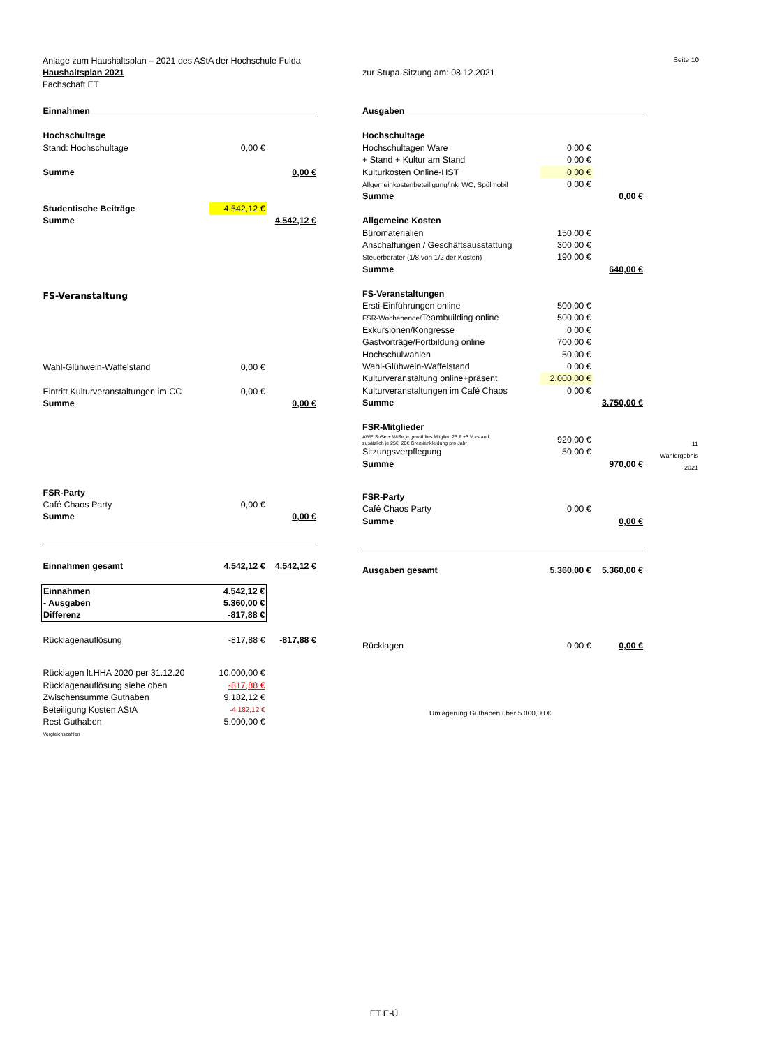Seite 10 Anlage zum Haushaltsplan – 2021 des AStA der Hochschule Fulda
Haushaltsplan 2021 zur Stupa-Sitzung am: 08.12.2021
Fachschaft ET
| Einnahmen | | |
| Hochschultage | | |
| Stand: Hochschultage | 0,00 € | |
| Summe | | 0,00 € |
| Studentische Beiträge | 4.542,12 € | |
| Summe | | 4.542,12 € |
| FS-Veranstaltung | | |
| Wahl-Glühwein-Waffelstand | 0,00 € | |
| Eintritt Kulturveranstaltungen im CC | 0,00 € | |
| Summe | | 0,00 € |
| FSR-Party | | |
| Café Chaos Party | 0,00 € | |
| Summe | | 0,00 € |
| Einnahmen gesamt | 4.542,12 € | 4.542,12 € |
| Einnahmen | 4.542,12 € | |
| - Ausgaben | 5.360,00 € | |
| Differenz | -817,88 € | |
| Rücklagenauflösung | -817,88 € | -817,88 € |
| Rücklagen lt.HHA 2020 per 31.12.20 | 10.000,00 € | |
| Rücklagenauflösung siehe oben | -817,88 € | |
| Zwischensumme Guthaben | 9.182,12 € | |
| Beteiligung Kosten AStA | -4.182,12 € | |
| Rest Guthaben | 5.000,00 € | |
| Vergleichszahlen | | |
| Ausgaben | | |
| Hochschultage | | |
| Hochschultagen Ware | 0,00 € | |
| + Stand + Kultur am Stand | 0,00 € | |
| Kulturkosten Online-HST | 0,00 € | |
| Allgemeinkostenbeteiligung/inkl WC, Spülmobil | 0,00 € | |
| Summe | | 0,00 € |
| Allgemeine Kosten | | |
| Büromaterialien | 150,00 € | |
| Anschaffungen / Geschäftsausstattung | 300,00 € | |
| Steuerberater (1/8 von 1/2 der Kosten) | 190,00 € | |
| Summe | | 640,00 € |
| FS-Veranstaltungen | | |
| Ersti-Einführungen online | 500,00 € | |
| FSR-Wochenende/ Teambuilding online | 500,00 € | |
| Exkursionen/Kongresse | 0,00 € | |
| Gastvorträge/Fortbildung online | 700,00 € | |
| Hochschulwahlen | 50,00 € | |
| Wahl-Glühwein-Waffelstand | 0,00 € | |
| Kulturveranstaltung online+präsent | 2.000,00 € | |
| Kulturveranstaltungen im Café Chaos | 0,00 € | |
| Summe | | 3.750,00 € |
| FSR-Mitglieder | | |
| AWE SoSe + WiSe je gewähltes Mitglied 25 € +3 Vorstand zusätzlich je 25€; 20€ Gremienkleidung pro Jahr | 920,00 € | |
| Sitzungsverpflegung | 50,00 € | |
| Summe | | 970,00 € |
| FSR-Party | | |
| Café Chaos Party | 0,00 € | |
| Summe | | 0,00 € |
| Ausgaben gesamt | 5.360,00 € | 5.360,00 € |
| Rücklagen | 0,00 € | 0,00 € |
| Umlagerung Guthaben über 5.000,00 € | | |
11
Wahlergebnis
2021
ET E-Ü